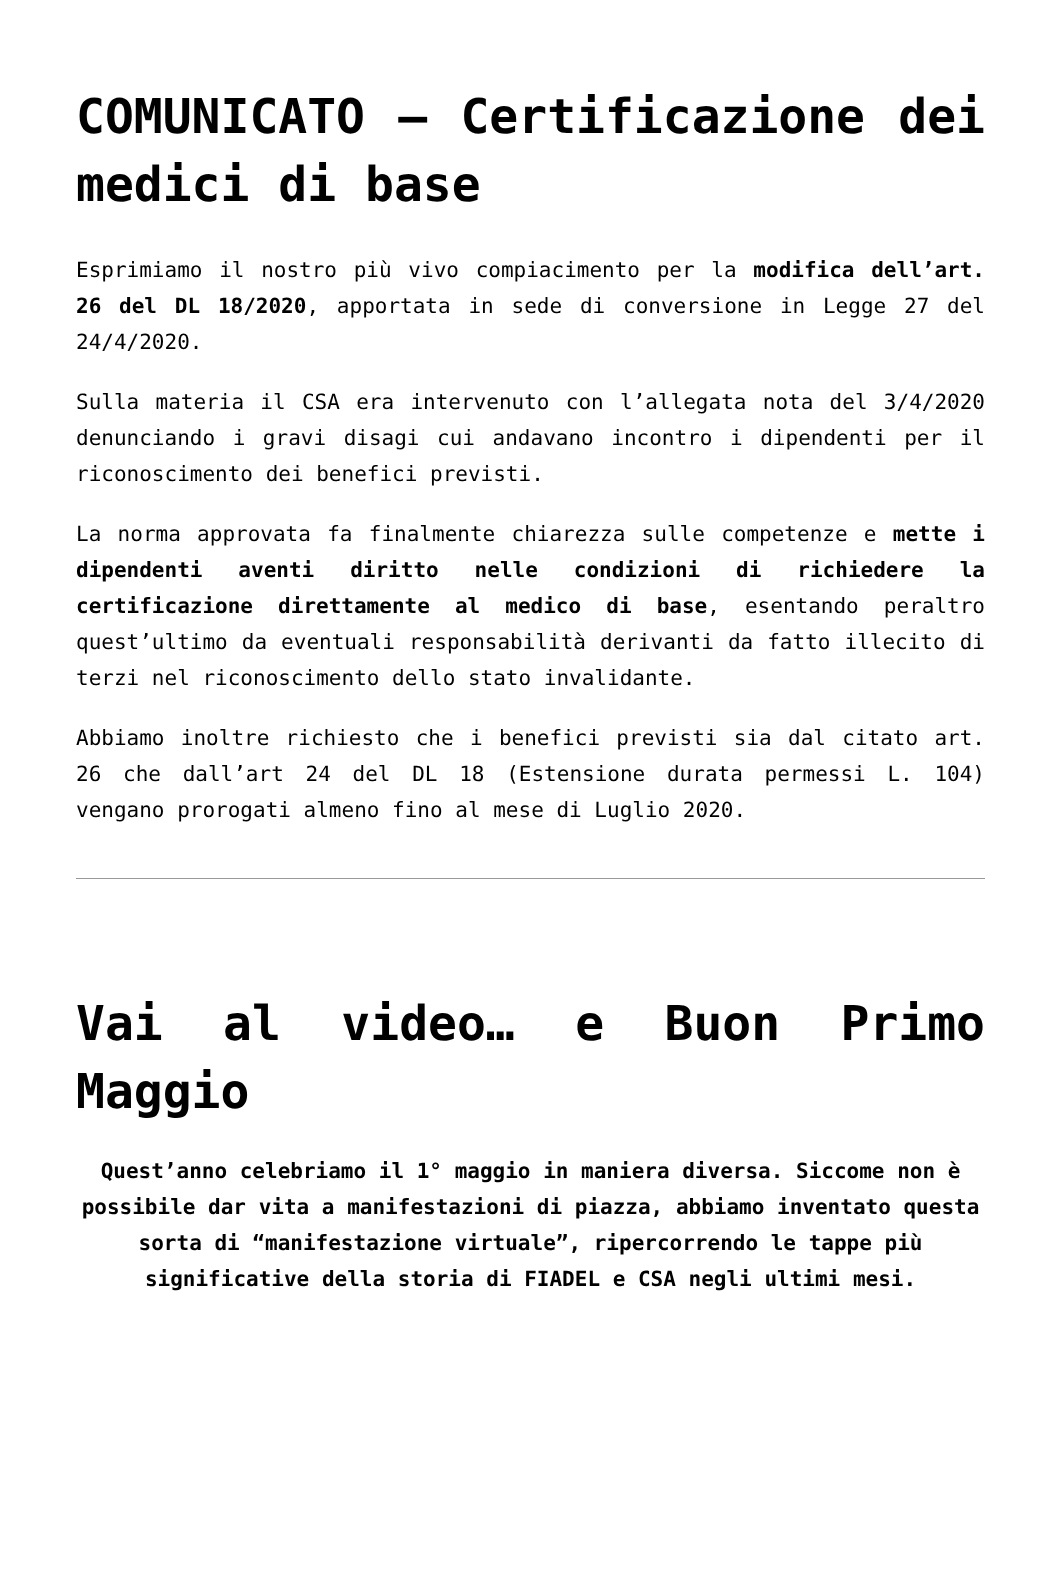COMUNICATO – Certificazione dei medici di base
Esprimiamo il nostro più vivo compiacimento per la modifica dell’art. 26 del DL 18/2020, apportata in sede di conversione in Legge 27 del 24/4/2020.
Sulla materia il CSA era intervenuto con l’allegata nota del 3/4/2020 denunciando i gravi disagi cui andavano incontro i dipendenti per il riconoscimento dei benefici previsti.
La norma approvata fa finalmente chiarezza sulle competenze e mette i dipendenti aventi diritto nelle condizioni di richiedere la certificazione direttamente al medico di base, esentando peraltro quest’ultimo da eventuali responsabilità derivanti da fatto illecito di terzi nel riconoscimento dello stato invalidante.
Abbiamo inoltre richiesto che i benefici previsti sia dal citato art. 26 che dall’art 24 del DL 18 (Estensione durata permessi L. 104) vengano prorogati almeno fino al mese di Luglio 2020.
Vai al video… e Buon Primo Maggio
Quest’anno celebriamo il 1° maggio in maniera diversa. Siccome non è possibile dar vita a manifestazioni di piazza, abbiamo inventato questa sorta di “manifestazione virtuale”, ripercorrendo le tappe più significative della storia di FIADEL e CSA negli ultimi mesi.